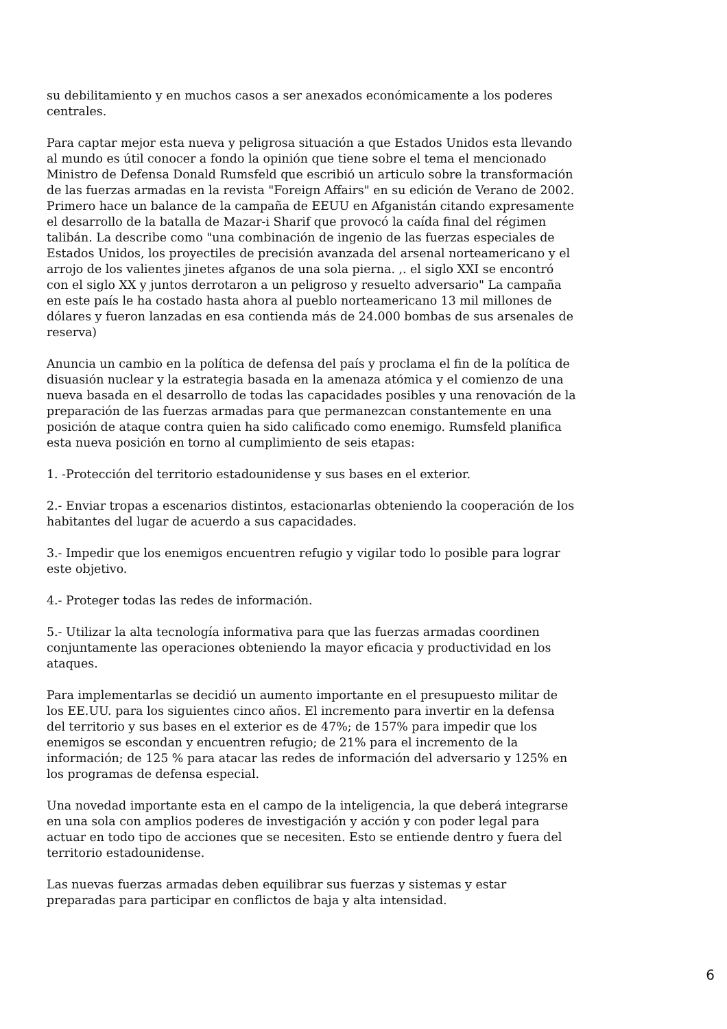su debilitamiento y en muchos casos a ser anexados económicamente a los poderes centrales.
Para captar mejor esta nueva y peligrosa situación a que Estados Unidos esta llevando al mundo es útil conocer a fondo la opinión que tiene sobre el tema el mencionado Ministro de Defensa Donald Rumsfeld que escribió un articulo sobre la transformación de las fuerzas armadas en la revista "Foreign Affairs" en su edición de Verano de 2002. Primero hace un balance de la campaña de EEUU en Afganistán citando expresamente el desarrollo de la batalla de Mazar-i Sharif que provocó la caída final del régimen talibán. La describe como "una combinación de ingenio de las fuerzas especiales de Estados Unidos, los proyectiles de precisión avanzada del arsenal norteamericano y el arrojo de los valientes jinetes afganos de una sola pierna. ,. el siglo XXI se encontró con el siglo XX y juntos derrotaron a un peligroso y resuelto adversario" La campaña en este país le ha costado hasta ahora al pueblo norteamericano 13 mil millones de dólares y fueron lanzadas en esa contienda más de 24.000 bombas de sus arsenales de reserva)
Anuncia un cambio en la política de defensa del país y proclama el fin de la política de disuasión nuclear y la estrategia basada en la amenaza atómica y el comienzo de una nueva basada en el desarrollo de todas las capacidades posibles y una renovación de la preparación de las fuerzas armadas para que permanezcan constantemente en una posición de ataque contra quien ha sido calificado como enemigo. Rumsfeld planifica esta nueva posición en torno al cumplimiento de seis etapas:
1. -Protección del territorio estadounidense y sus bases en el exterior.
2.- Enviar tropas a escenarios distintos, estacionarlas obteniendo la cooperación de los habitantes del lugar de acuerdo a sus capacidades.
3.- Impedir que los enemigos encuentren refugio y vigilar todo lo posible para lograr este objetivo.
4.- Proteger todas las redes de información.
5.- Utilizar la alta tecnología informativa para que las fuerzas armadas coordinen conjuntamente las operaciones obteniendo la mayor eficacia y productividad en los ataques.
Para implementarlas se decidió un aumento importante en el presupuesto militar de los EE.UU. para los siguientes cinco años. El incremento para invertir en la defensa del territorio y sus bases en el exterior es de 47%; de 157% para impedir que los enemigos se escondan y encuentren refugio; de 21% para el incremento de la información; de 125 % para atacar las redes de información del adversario y 125% en los programas de defensa especial.
Una novedad importante esta en el campo de la inteligencia, la que deberá integrarse en una sola con amplios poderes de investigación y acción y con poder legal para actuar en todo tipo de acciones que se necesiten. Esto se entiende dentro y fuera del territorio estadounidense.
Las nuevas fuerzas armadas deben equilibrar sus fuerzas y sistemas y estar preparadas para participar en conflictos de baja y alta intensidad.
6